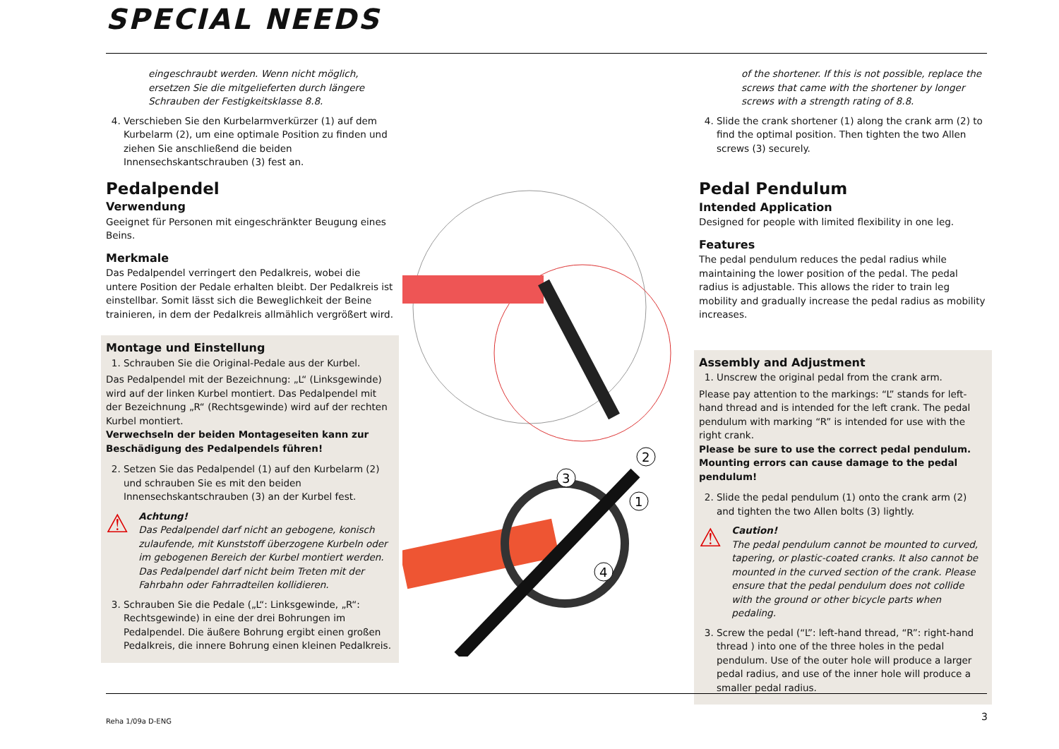SPECIAL NEEDS
eingeschraubt werden. Wenn nicht möglich, ersetzen Sie die mitgelieferten durch längere Schrauben der Festigkeitsklasse 8.8.
4. Verschieben Sie den Kurbelarmverkürzer (1) auf dem Kurbelarm (2), um eine optimale Position zu finden und ziehen Sie anschließend die beiden Innensechskantschrauben (3) fest an.
Pedalpendel
Verwendung
Geeignet für Personen mit eingeschränkter Beugung eines Beins.
Merkmale
Das Pedalpendel verringert den Pedalkreis, wobei die untere Position der Pedale erhalten bleibt. Der Pedalkreis ist einstellbar. Somit lässt sich die Beweglichkeit der Beine trainieren, in dem der Pedalkreis allmählich vergrößert wird.
Montage und Einstellung
1. Schrauben Sie die Original-Pedale aus der Kurbel.
Das Pedalpendel mit der Bezeichnung: „L“ (Linksgewinde) wird auf der linken Kurbel montiert. Das Pedalpendel mit der Bezeichnung „R“ (Rechtsgewinde) wird auf der rechten Kurbel montiert.
Verwechseln der beiden Montageseiten kann zur Beschädigung des Pedalpendels führen!
2. Setzen Sie das Pedalpendel (1) auf den Kurbelarm (2) und schrauben Sie es mit den beiden Innensechskantschrauben (3) an der Kurbel fest.
⚠
Achtung!
Das Pedalpendel darf nicht an gebogene, konisch zulaufende, mit Kunststoff überzogene Kurbeln oder im gebogenen Bereich der Kurbel montiert werden. Das Pedalpendel darf nicht beim Treten mit der Fahrbahn oder Fahrradteilen kollidieren.
3. Schrauben Sie die Pedale („L“: Linksgewinde, „R“: Rechtsgewinde) in eine der drei Bohrungen im Pedalpendel. Die äußere Bohrung ergibt einen großen Pedalkreis, die innere Bohrung einen kleinen Pedalkreis.
2
3
1
4
of the shortener. If this is not possible, replace the screws that came with the shortener by longer screws with a strength rating of 8.8.
4. Slide the crank shortener (1) along the crank arm (2) to find the optimal position. Then tighten the two Allen screws (3) securely.
Pedal Pendulum
Intended Application
Designed for people with limited flexibility in one leg.
Features
The pedal pendulum reduces the pedal radius while maintaining the lower position of the pedal. The pedal radius is adjustable. This allows the rider to train leg mobility and gradually increase the pedal radius as mobility increases.
Assembly and Adjustment
1. Unscrew the original pedal from the crank arm.
Please pay attention to the markings: “L” stands for left-hand thread and is intended for the left crank. The pedal pendulum with marking “R” is intended for use with the right crank.
Please be sure to use the correct pedal pendulum. Mounting errors can cause damage to the pedal pendulum!
2. Slide the pedal pendulum (1) onto the crank arm (2) and tighten the two Allen bolts (3) lightly.
⚠
Caution!
The pedal pendulum cannot be mounted to curved, tapering, or plastic-coated cranks. It also cannot be mounted in the curved section of the crank. Please ensure that the pedal pendulum does not collide with the ground or other bicycle parts when pedaling.
3. Screw the pedal (“L”: left-hand thread, “R”: right-hand thread ) into one of the three holes in the pedal pendulum. Use of the outer hole will produce a larger pedal radius, and use of the inner hole will produce a smaller pedal radius.
Reha 1/09a D-ENG 3